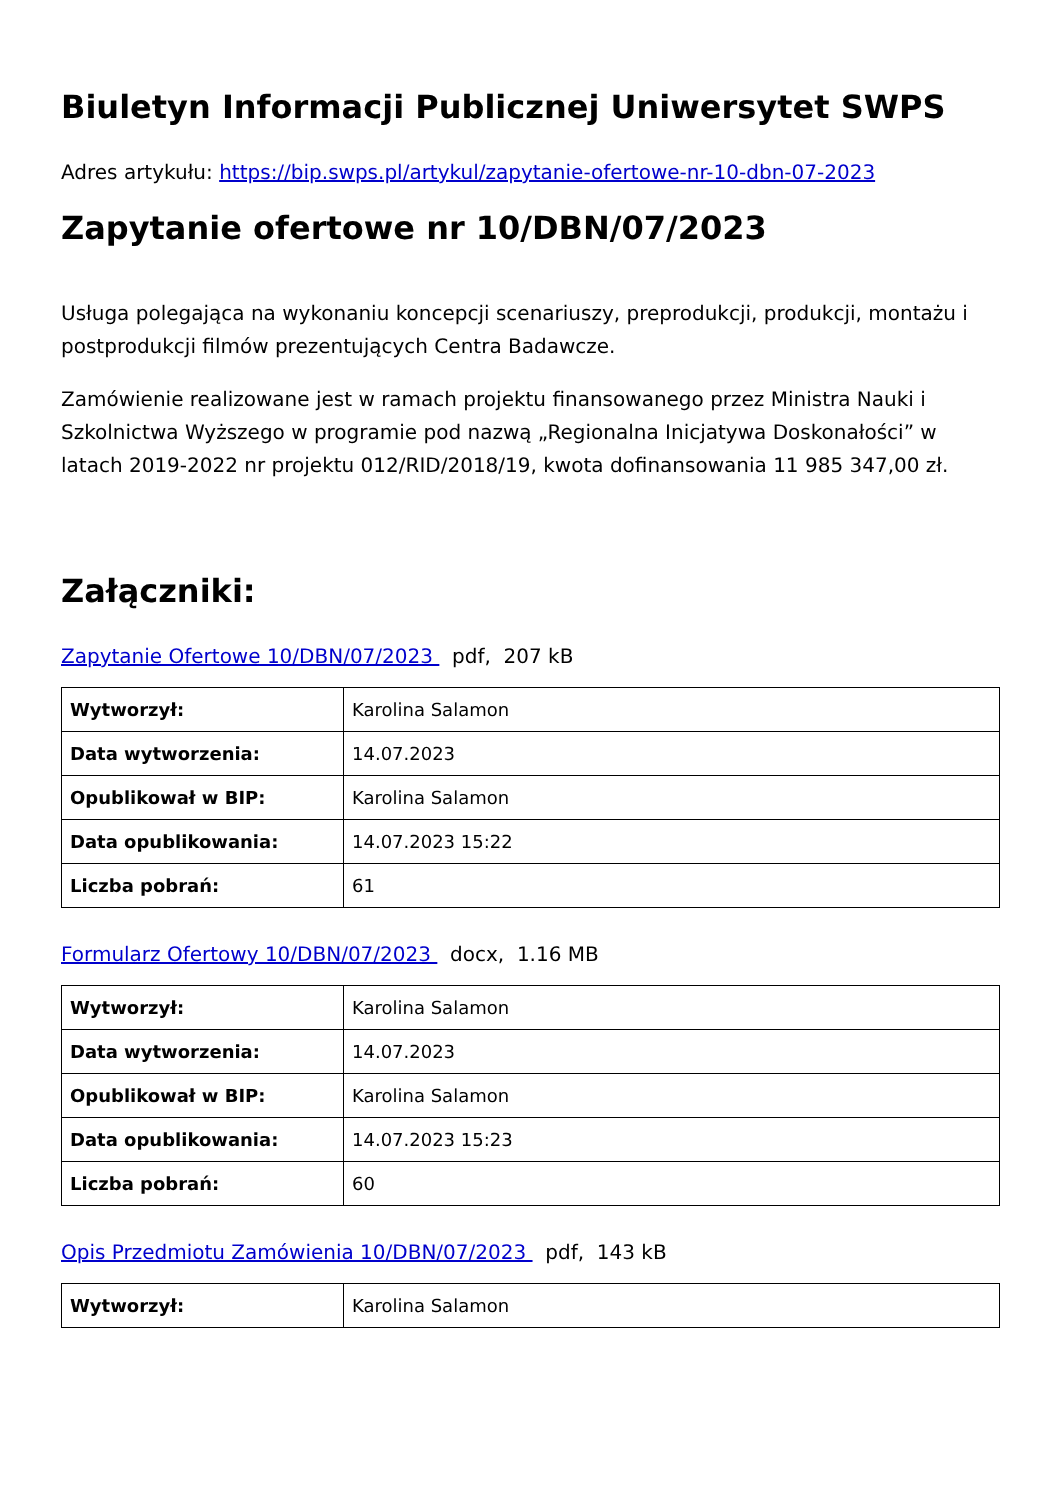Biuletyn Informacji Publicznej Uniwersytet SWPS
Adres artykułu: https://bip.swps.pl/artykul/zapytanie-ofertowe-nr-10-dbn-07-2023
Zapytanie ofertowe nr 10/DBN/07/2023
Usługa polegająca na wykonaniu koncepcji scenariuszy, preprodukcji, produkcji, montażu i postprodukcji filmów prezentujących Centra Badawcze.
Zamówienie realizowane jest w ramach projektu finansowanego przez Ministra Nauki i Szkolnictwa Wyższego w programie pod nazwą „Regionalna Inicjatywa Doskonałości” w latach 2019-2022 nr projektu 012/RID/2018/19, kwota dofinansowania 11 985 347,00 zł.
Załączniki:
Zapytanie Ofertowe 10/DBN/07/2023 pdf, 207 kB
| Wytworzył: | Karolina Salamon |
| Data wytworzenia: | 14.07.2023 |
| Opublikował w BIP: | Karolina Salamon |
| Data opublikowania: | 14.07.2023 15:22 |
| Liczba pobrań: | 61 |
Formularz Ofertowy 10/DBN/07/2023 docx, 1.16 MB
| Wytworzył: | Karolina Salamon |
| Data wytworzenia: | 14.07.2023 |
| Opublikował w BIP: | Karolina Salamon |
| Data opublikowania: | 14.07.2023 15:23 |
| Liczba pobrań: | 60 |
Opis Przedmiotu Zamówienia 10/DBN/07/2023 pdf, 143 kB
| Wytworzył: | Karolina Salamon |